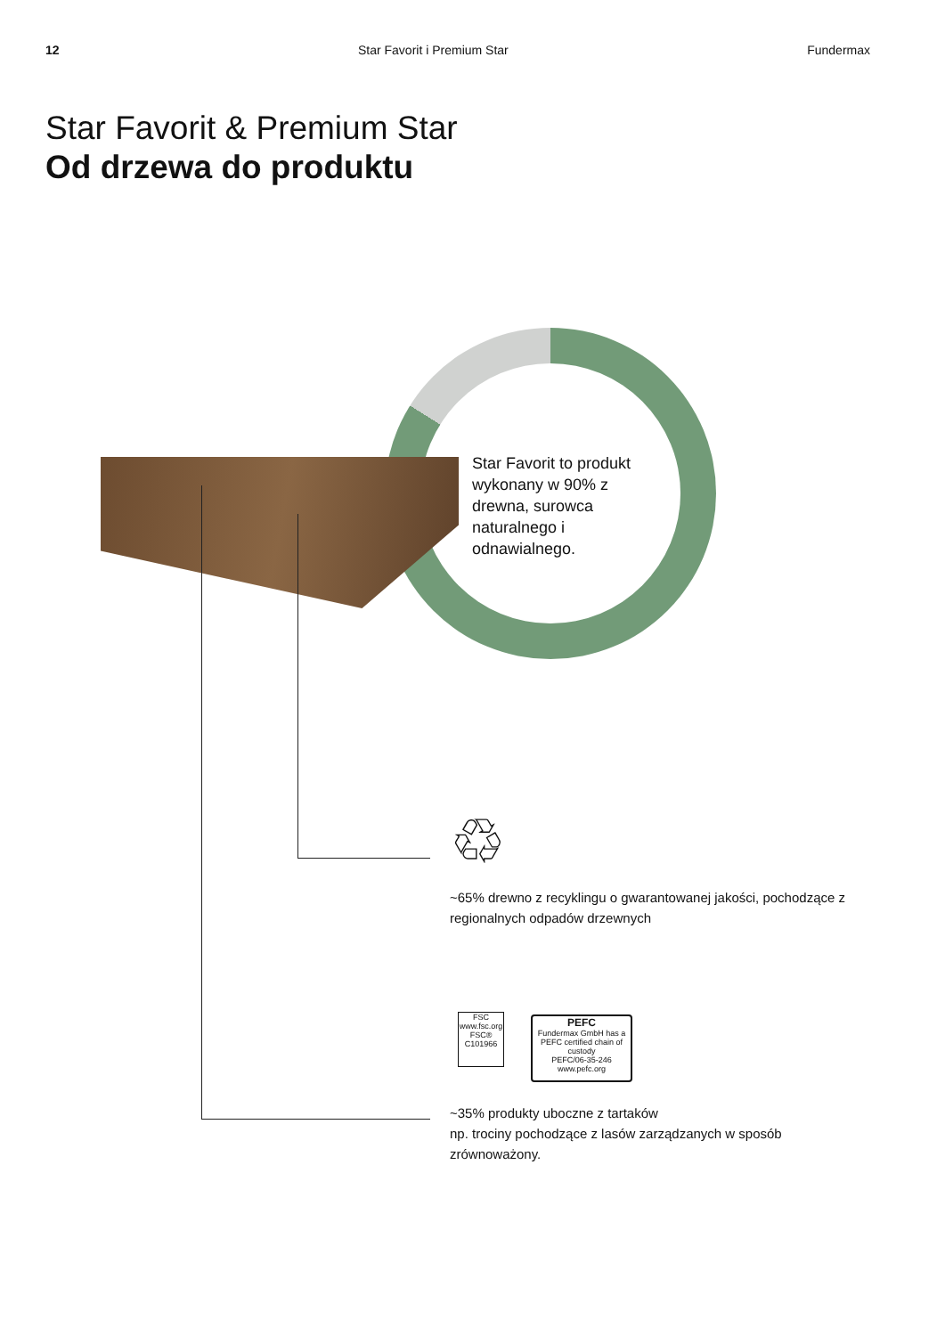12 Star Favorit i Premium Star Fundermax
Star Favorit & Premium Star
Od drzewa do produktu
Star Favorit to produkt wykonany w 90% z drewna, surowca naturalnego i odnawialnego.
♲
~65% drewno z recyklingu o gwarantowanej jakości, pochodzące z regionalnych odpadów drzewnych
FSC
www.fsc.org
FSC® C101966
PEFC
Fundermax GmbH has a PEFC certified chain of custody
PEFC/06-35-246 www.pefc.org
~35% produkty uboczne z tartaków
np. trociny pochodzące z lasów zarządzanych w sposób zrównoważony.